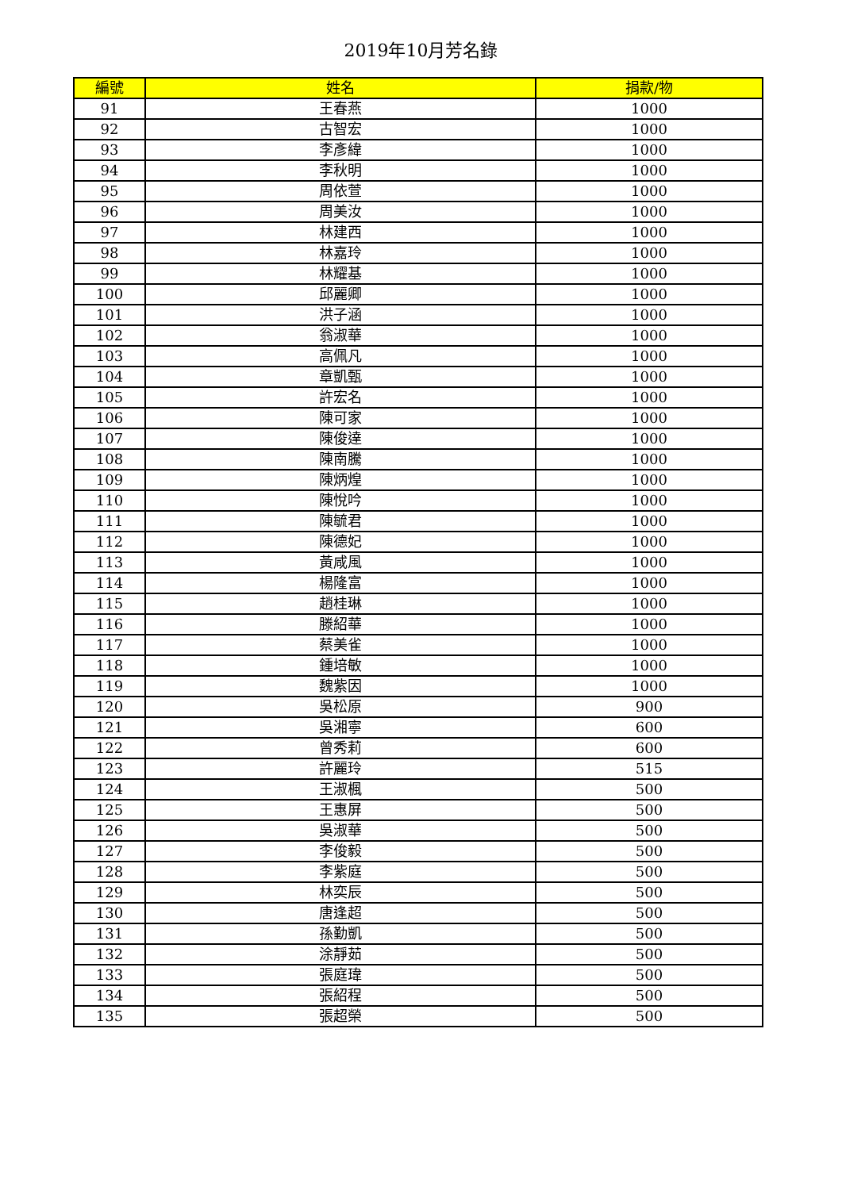2019年10月芳名錄
| 編號 | 姓名 | 捐款/物 |
| --- | --- | --- |
| 91 | 王春燕 | 1000 |
| 92 | 古智宏 | 1000 |
| 93 | 李彥緯 | 1000 |
| 94 | 李秋明 | 1000 |
| 95 | 周依萱 | 1000 |
| 96 | 周美汝 | 1000 |
| 97 | 林建西 | 1000 |
| 98 | 林嘉玲 | 1000 |
| 99 | 林耀基 | 1000 |
| 100 | 邱麗卿 | 1000 |
| 101 | 洪子涵 | 1000 |
| 102 | 翁淑華 | 1000 |
| 103 | 高佩凡 | 1000 |
| 104 | 章凱甄 | 1000 |
| 105 | 許宏名 | 1000 |
| 106 | 陳可家 | 1000 |
| 107 | 陳俊達 | 1000 |
| 108 | 陳南騰 | 1000 |
| 109 | 陳炳煌 | 1000 |
| 110 | 陳悅吟 | 1000 |
| 111 | 陳毓君 | 1000 |
| 112 | 陳德妃 | 1000 |
| 113 | 黃咸風 | 1000 |
| 114 | 楊隆富 | 1000 |
| 115 | 趙桂琳 | 1000 |
| 116 | 滕紹華 | 1000 |
| 117 | 蔡美雀 | 1000 |
| 118 | 鍾培敏 | 1000 |
| 119 | 魏紫因 | 1000 |
| 120 | 吳松原 | 900 |
| 121 | 吳湘寧 | 600 |
| 122 | 曾秀莉 | 600 |
| 123 | 許麗玲 | 515 |
| 124 | 王淑楓 | 500 |
| 125 | 王惠屏 | 500 |
| 126 | 吳淑華 | 500 |
| 127 | 李俊毅 | 500 |
| 128 | 李紫庭 | 500 |
| 129 | 林奕辰 | 500 |
| 130 | 唐逢超 | 500 |
| 131 | 孫勤凱 | 500 |
| 132 | 涂靜茹 | 500 |
| 133 | 張庭瑋 | 500 |
| 134 | 張紹程 | 500 |
| 135 | 張超榮 | 500 |